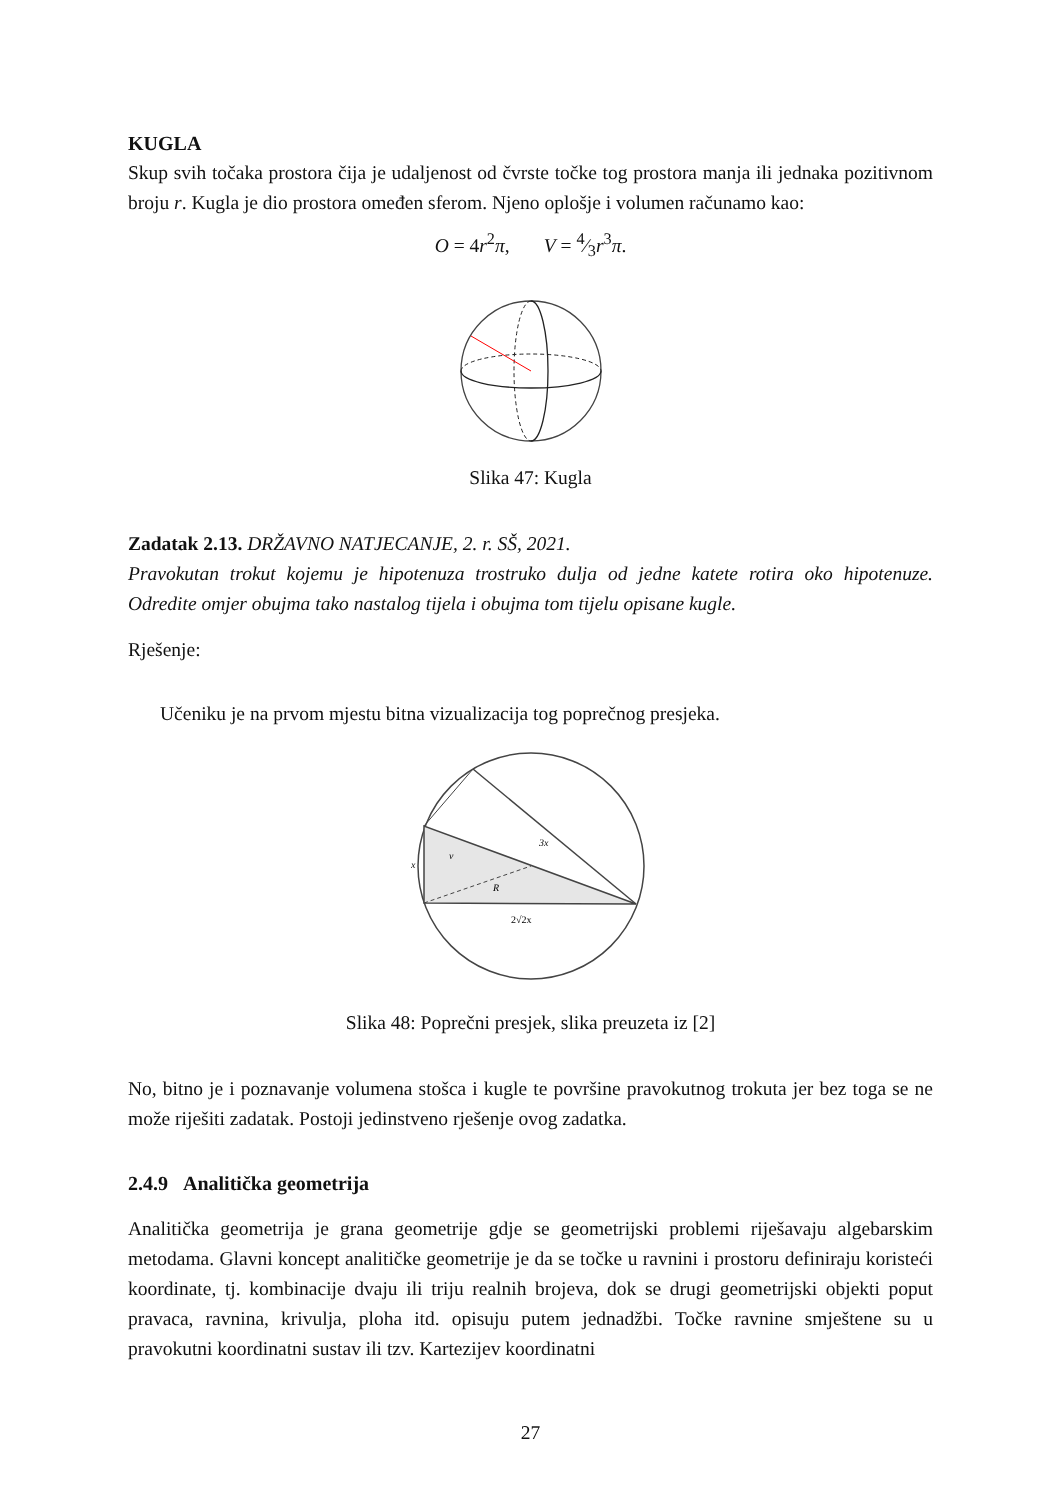KUGLA
Skup svih točaka prostora čija je udaljenost od čvrste točke tog prostora manja ili jednaka pozitivnom broju r. Kugla je dio prostora omeđen sferom. Njeno oplošje i volumen računamo kao:
O = 4r<sup>2</sup>π, V = 4⁄3r<sup>3</sup>π.
Slika 47: Kugla
Zadatak 2.13. DRŽAVNO NATJECANJE, 2. r. SŠ, 2021.
Pravokutan trokut kojemu je hipotenuza trostruko dulja od jedne katete rotira oko hipotenuze. Odredite omjer obujma tako nastalog tijela i obujma tom tijelu opisane kugle.
Rješenje:
Učeniku je na prvom mjestu bitna vizualizacija tog poprečnog presjeka.
3x
x
v
R
2√2x
Slika 48: Poprečni presjek, slika preuzeta iz [2]
No, bitno je i poznavanje volumena stošca i kugle te površine pravokutnog trokuta jer bez toga se ne može riješiti zadatak. Postoji jedinstveno rješenje ovog zadatka.
2.4.9 Analitička geometrija
Analitička geometrija je grana geometrije gdje se geometrijski problemi riješavaju algebarskim metodama. Glavni koncept analitičke geometrije je da se točke u ravnini i prostoru definiraju koristeći koordinate, tj. kombinacije dvaju ili triju realnih brojeva, dok se drugi geometrijski objekti poput pravaca, ravnina, krivulja, ploha itd. opisuju putem jednadžbi. Točke ravnine smještene su u pravokutni koordinatni sustav ili tzv. Kartezijev koordinatni
27